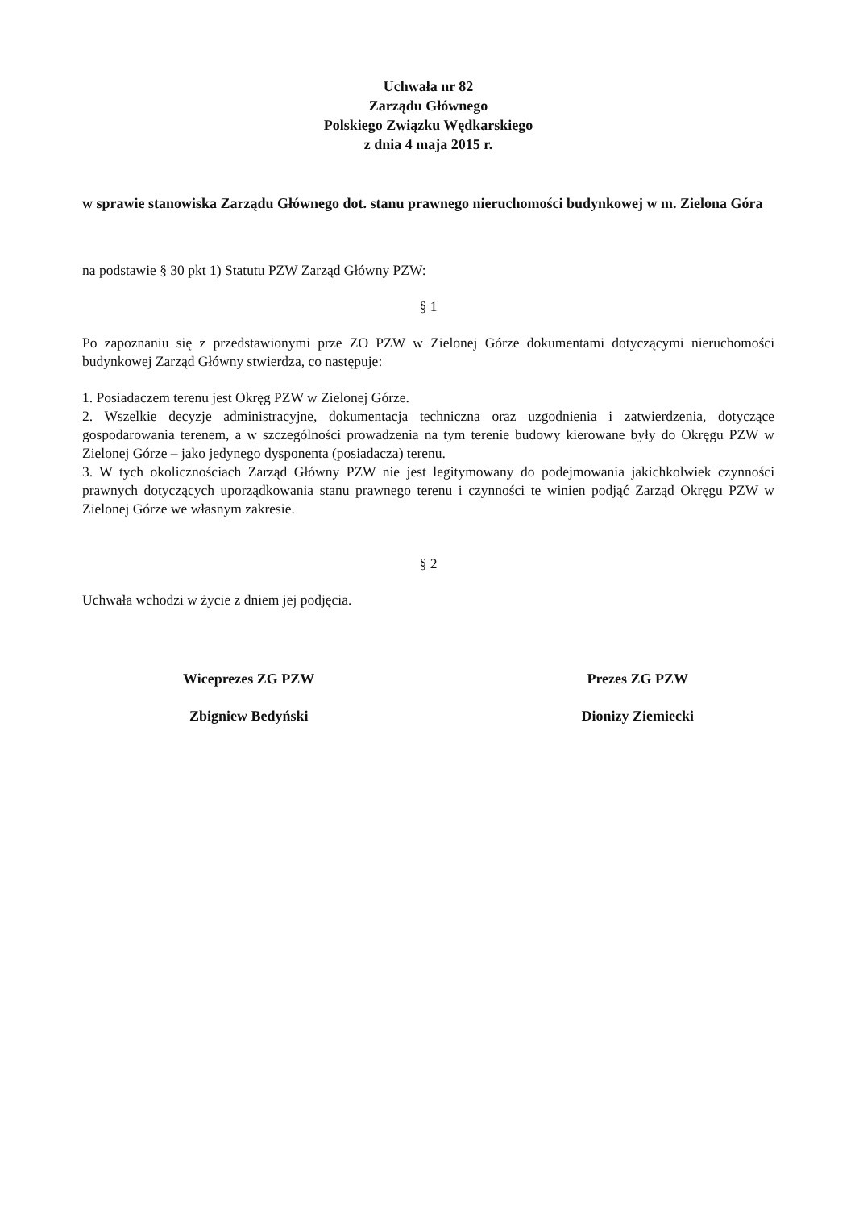Uchwała nr 82
Zarządu Głównego
Polskiego Związku Wędkarskiego
z dnia 4 maja 2015 r.
w sprawie stanowiska Zarządu Głównego dot. stanu prawnego nieruchomości budynkowej w m. Zielona Góra
na podstawie § 30 pkt 1) Statutu PZW Zarząd Główny PZW:
§ 1
Po zapoznaniu się z przedstawionymi prze ZO PZW w Zielonej Górze dokumentami dotyczącymi nieruchomości budynkowej Zarząd Główny stwierdza, co następuje:
1. Posiadaczem terenu jest Okręg PZW w Zielonej Górze.
2. Wszelkie decyzje administracyjne, dokumentacja techniczna oraz uzgodnienia i zatwierdzenia, dotyczące gospodarowania terenem, a w szczególności prowadzenia na tym terenie budowy kierowane były do Okręgu PZW w Zielonej Górze – jako jedynego dysponenta (posiadacza) terenu.
3. W tych okolicznościach Zarząd Główny PZW nie jest legitymowany do podejmowania jakichkolwiek czynności prawnych dotyczących uporządkowania stanu prawnego terenu i czynności te winien podjąć Zarząd Okręgu PZW w Zielonej Górze we własnym zakresie.
§ 2
Uchwała wchodzi w życie z dniem jej podjęcia.
Wiceprezes ZG PZW
Zbigniew Bedyński
Prezes ZG PZW
Dionizy Ziemiecki